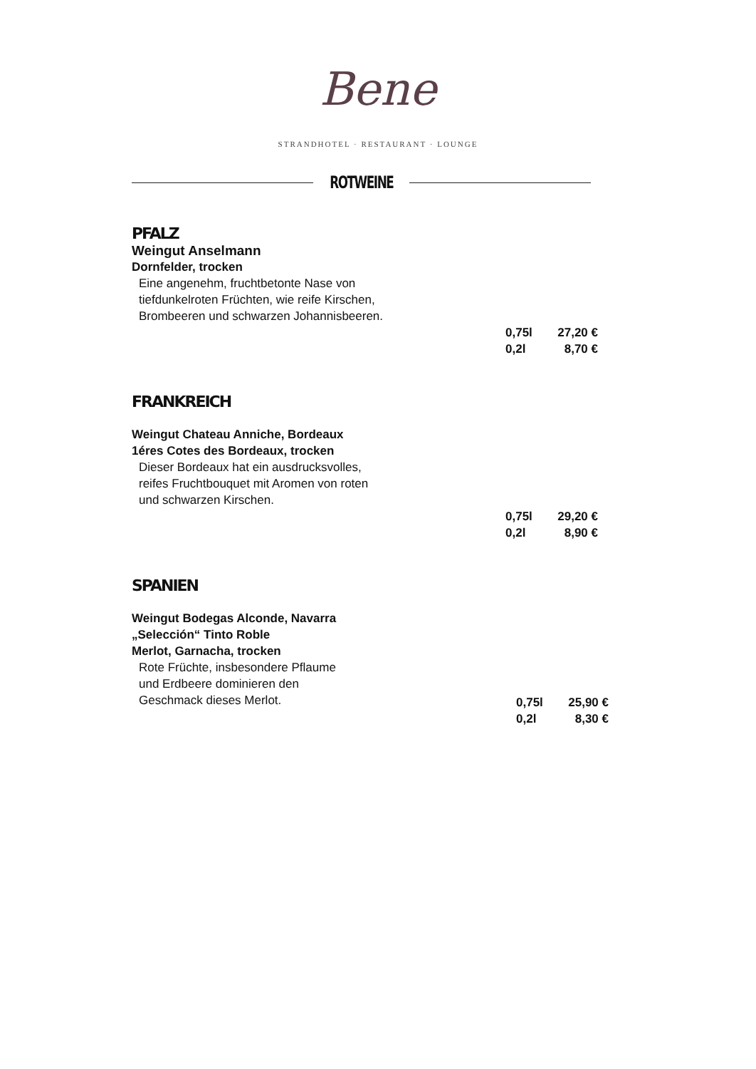Bene
STRANDHOTEL · RESTAURANT · LOUNGE
ROTWEINE
PFALZ
Weingut Anselmann
Dornfelder, trocken
Eine angenehm, fruchtbetonte Nase von
tiefdunkelroten Früchten, wie reife Kirschen,
Brombeeren und schwarzen Johannisbeeren.
0,75l 27,20 €
0,2l 8,70 €
FRANKREICH
Weingut Chateau Anniche, Bordeaux
1éres Cotes des Bordeaux, trocken
Dieser Bordeaux hat ein ausdrucksvolles,
reifes Fruchtbouquet mit Aromen von roten
und schwarzen Kirschen.
0,75l 29,20 €
0,2l 8,90 €
SPANIEN
Weingut Bodegas Alconde, Navarra
„Selección“ Tinto Roble
Merlot, Garnacha, trocken
Rote Früchte, insbesondere Pflaume
und Erdbeere dominieren den
Geschmack dieses Merlot.
0,75l 25,90 €
0,2l 8,30 €